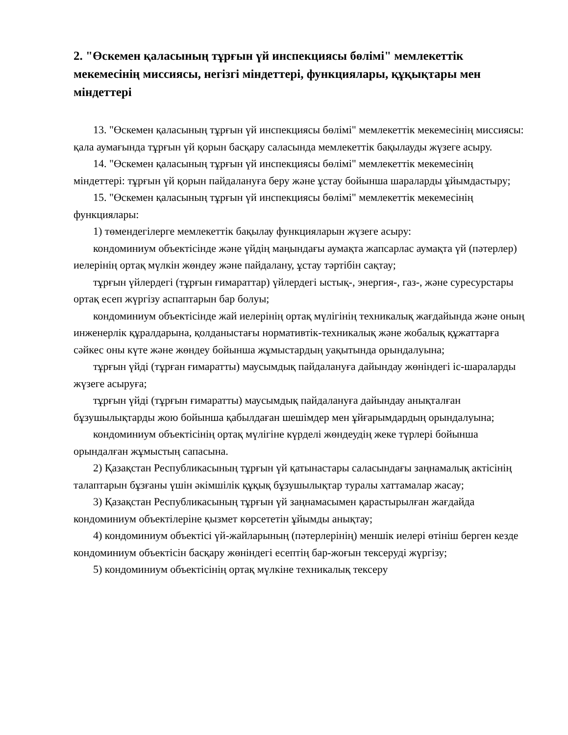2. "Өскемен қаласының тұрғын үй инспекциясы бөлімі" мемлекеттік мекемесінің миссиясы, негізгі міндеттері, функциялары, құқықтары мен міндеттері
13. "Өскемен қаласының тұрғын үй инспекциясы бөлімі" мемлекеттік мекемесінің миссиясы: қала аумағында тұрғын үй қорын басқару саласында мемлекеттік бақылауды жүзеге асыру.
14. "Өскемен қаласының тұрғын үй инспекциясы бөлімі" мемлекеттік мекемесінің міндеттері: тұрғын үй қорын пайдалануға беру және ұстау бойынша шараларды ұйымдастыру;
15. "Өскемен қаласының тұрғын үй инспекциясы бөлімі" мемлекеттік мекемесінің функциялары:
1) төмендегілерге мемлекеттік бақылау функцияларын жүзеге асыру:
кондоминиум объектісінде және үйдің маңындағы аумақта жапсарлас аумақта үй (пәтерлер) иелерінің ортақ мүлкін жөндеу және пайдалану, ұстау тәртібін сақтау;
тұрғын үйлердегі (тұрғын ғимараттар) үйлердегі ыстық-, энергия-, газ-, және суресурстары ортақ есеп жүргізу аспаптарын бар болуы;
кондоминиум объектісінде жай иелерінің ортақ мүлігінің техникалық жағдайында және оның инженерлік құралдарына, қолданыстағы нормативтік-техникалық және жобалық құжаттарға сәйкес оны күте және жөндеу бойынша жұмыстардың уақытында орындалуына;
тұрғын үйді (тұрған ғимаратты) маусымдық пайдалануға дайындау жөніндегі іс-шараларды жүзеге асыруға;
тұрғын үйді (тұрғын ғимаратты) маусымдық пайдалануға дайындау анықталған бұзушылықтарды жою бойынша қабылдаған шешімдер мен ұйғарымдардың орындалуына;
кондоминиум объектісінің ортақ мүлігіне күрделі жөндеудің жеке түрлері бойынша орындалған жұмыстың сапасына.
2) Қазақстан Республикасының тұрғын үй қатынастары саласындағы заңнамалық актісінің талаптарын бұзғаны үшін әкімшілік құқық бұзушылықтар туралы хаттамалар жасау;
3) Қазақстан Республикасының тұрғын үй заңнамасымен қарастырылған жағдайда кондоминиум объектілеріне қызмет көрсететін ұйымды анықтау;
4) кондоминиум объектісі үй-жайларының (пәтерлерінің) меншік иелері өтініш берген кезде кондоминиум объектісін басқару жөніндегі есептің бар-жоғын тексеруді жүргізу;
5) кондоминиум объектісінің ортақ мүлкіне техникалық тексеру